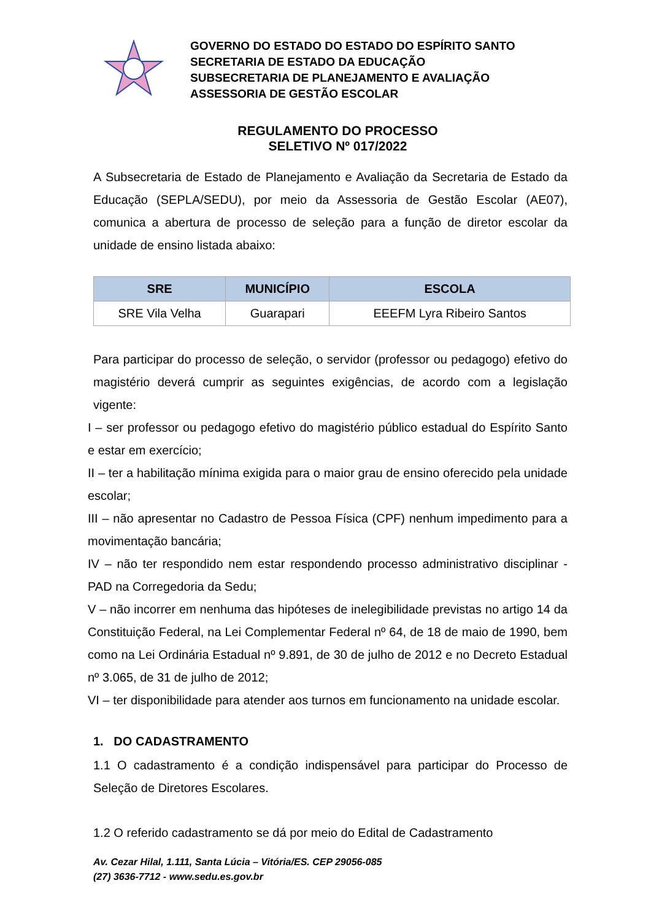GOVERNO DO ESTADO DO ESTADO DO ESPÍRITO SANTO
SECRETARIA DE ESTADO DA EDUCAÇÃO
SUBSECRETARIA DE PLANEJAMENTO E AVALIAÇÃO
ASSESSORIA DE GESTÃO ESCOLAR
REGULAMENTO DO PROCESSO
SELETIVO Nº 017/2022
A Subsecretaria de Estado de Planejamento e Avaliação da Secretaria de Estado da Educação (SEPLA/SEDU), por meio da Assessoria de Gestão Escolar (AE07), comunica a abertura de processo de seleção para a função de diretor escolar da unidade de ensino listada abaixo:
| SRE | MUNICÍPIO | ESCOLA |
| --- | --- | --- |
| SRE Vila Velha | Guarapari | EEEFM Lyra Ribeiro Santos |
Para participar do processo de seleção, o servidor (professor ou pedagogo) efetivo do magistério deverá cumprir as seguintes exigências, de acordo com a legislação vigente:
I – ser professor ou pedagogo efetivo do magistério público estadual do Espírito Santo e estar em exercício;
II – ter a habilitação mínima exigida para o maior grau de ensino oferecido pela unidade escolar;
III – não apresentar no Cadastro de Pessoa Física (CPF) nenhum impedimento para a movimentação bancária;
IV – não ter respondido nem estar respondendo processo administrativo disciplinar - PAD na Corregedoria da Sedu;
V – não incorrer em nenhuma das hipóteses de inelegibilidade previstas no artigo 14 da Constituição Federal, na Lei Complementar Federal nº 64, de 18 de maio de 1990, bem como na Lei Ordinária Estadual nº 9.891, de 30 de julho de 2012 e no Decreto Estadual nº 3.065, de 31 de julho de 2012;
VI – ter disponibilidade para atender aos turnos em funcionamento na unidade escolar.
1. DO CADASTRAMENTO
1.1 O cadastramento é a condição indispensável para participar do Processo de Seleção de Diretores Escolares.
1.2 O referido cadastramento se dá por meio do Edital de Cadastramento
Av. Cezar Hilal, 1.111, Santa Lúcia – Vitória/ES. CEP 29056-085
(27) 3636-7712 - www.sedu.es.gov.br